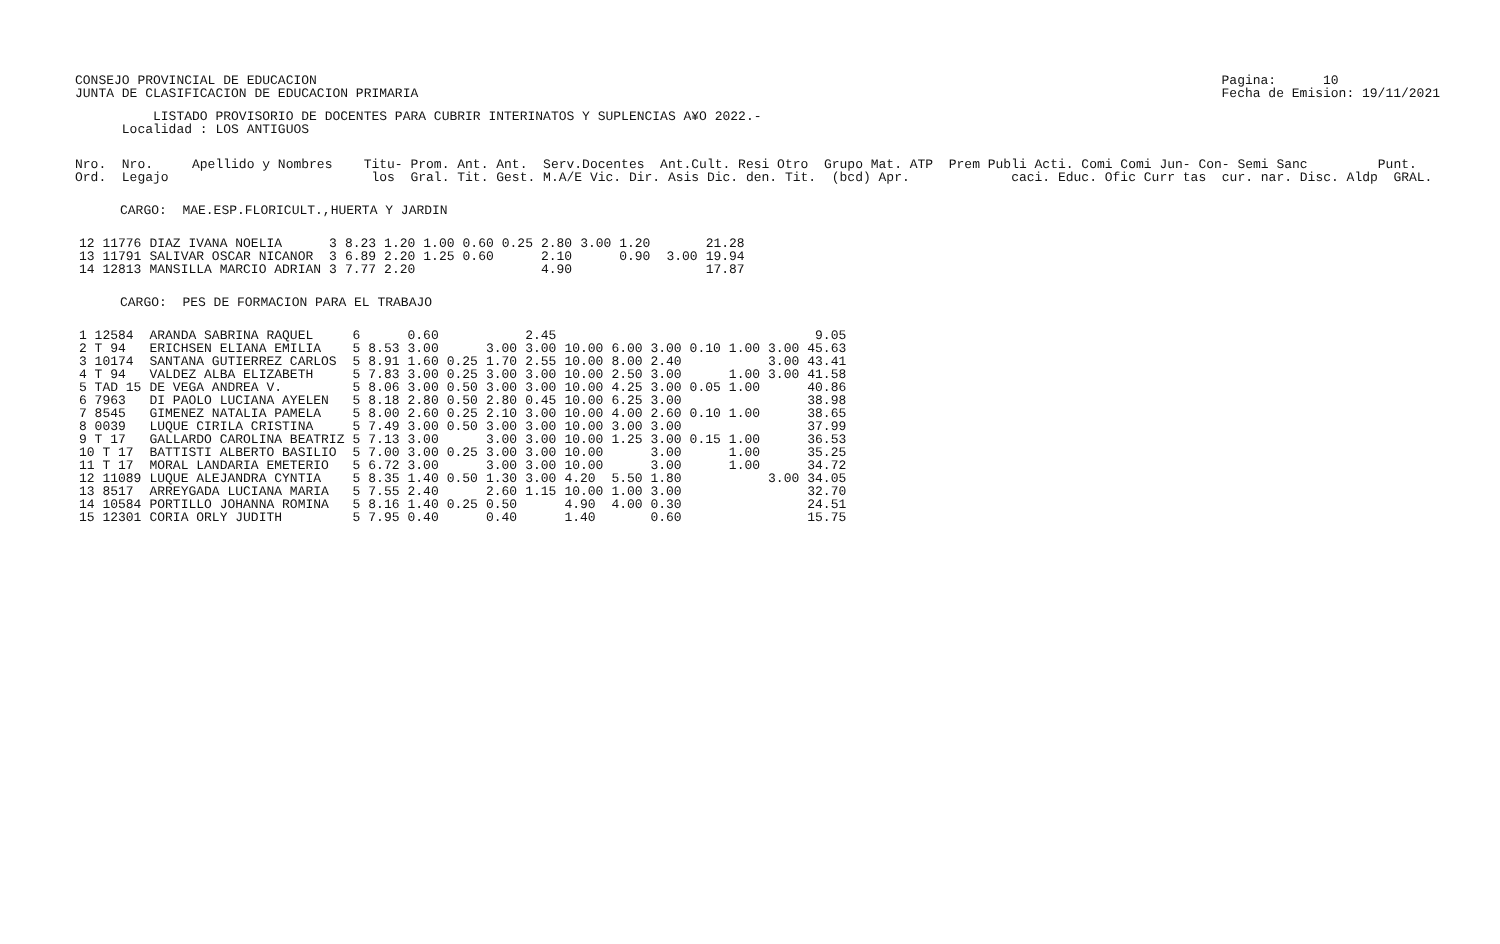CONSEJO PROVINCIAL DE EDUCACION
JUNTA DE CLASIFICACION DE EDUCACION PRIMARIA
Pagina:      10
Fecha de Emision: 19/11/2021
          LISTADO PROVISORIO DE DOCENTES PARA CUBRIR INTERINATOS Y SUPLENCIAS A¥O 2022.-
      Localidad : LOS ANTIGUOS
Nro.  Nro.     Apellido y Nombres    Titu- Prom. Ant. Ant.  Serv.Docentes  Ant.Cult. Resi Otro  Grupo Mat. ATP  Prem Publi Acti. Comi Comi Jun- Con- Semi Sanc         Punt.
Ord.  Legajo                          los  Gral. Tit. Gest. M.A/E Vic. Dir. Asis Dic. den. Tit.  (bcd) Apr.             caci. Educ. Ofic Curr tas  cur. nar. Disc. Aldp  GRAL.
CARGO:  MAE.ESP.FLORICULT.,HUERTA Y JARDIN
| 12 11776 | DIAZ IVANA NOELIA | 3 | 8.23 | 1.20 | 1.00 | 0.60 | 0.25 | 2.80 | 3.00 1.20 | | | 21.28 |
| 13 11791 | SALIVAR OSCAR NICANOR | 3 | 6.89 | 2.20 | 1.25 | 0.60 | | 2.10 | 0.90 | | 3.00 | 19.94 |
| 14 12813 | MANSILLA MARCIO ADRIAN | 3 | 7.77 | 2.20 | | | | 4.90 | | | | 17.87 |
CARGO:  PES DE FORMACION PARA EL TRABAJO
| 1 12584 | ARANDA SABRINA RAQUEL | 6 | | 0.60 | | | 2.45 | | | | | | 9.05 |
| 2 T 94 | ERICHSEN ELIANA EMILIA | 5 | 8.53 | 3.00 | | 3.00 | 3.00 | 10.00 | 6.00 3.00 | 0.10 | 1.00 | 3.00 | 45.63 |
| 3 10174 | SANTANA GUTIERREZ CARLOS | 5 | 8.91 | 1.60 | 0.25 | 1.70 | 2.55 | 10.00 | 8.00 2.40 | | | 3.00 | 43.41 |
| 4 T 94 | VALDEZ ALBA ELIZABETH | 5 | 7.83 | 3.00 | 0.25 | 3.00 | 3.00 | 10.00 | 2.50 3.00 | | 1.00 | 3.00 | 41.58 |
| 5 TAD 15 | DE VEGA ANDREA V. | 5 | 8.06 | 3.00 | 0.50 | 3.00 | 3.00 | 10.00 | 4.25 3.00 | 0.05 | 1.00 | | 40.86 |
| 6 7963 | DI PAOLO LUCIANA AYELEN | 5 | 8.18 | 2.80 | 0.50 | 2.80 | 0.45 | 10.00 | 6.25 3.00 | | | | 38.98 |
| 7 8545 | GIMENEZ NATALIA PAMELA | 5 | 8.00 | 2.60 | 0.25 | 2.10 | 3.00 | 10.00 | 4.00 2.60 | 0.10 | 1.00 | | 38.65 |
| 8 0039 | LUQUE CIRILA CRISTINA | 5 | 7.49 | 3.00 | 0.50 | 3.00 | 3.00 | 10.00 | 3.00 3.00 | | | | 37.99 |
| 9 T 17 | GALLARDO CAROLINA BEATRIZ | 5 | 7.13 | 3.00 | | 3.00 | 3.00 | 10.00 | 1.25 3.00 | 0.15 | 1.00 | | 36.53 |
| 10 T 17 | BATTISTI ALBERTO BASILIO | 5 | 7.00 | 3.00 | 0.25 | 3.00 | 3.00 | 10.00 | 3.00 | | 1.00 | | 35.25 |
| 11 T 17 | MORAL LANDARIA EMETERIO | 5 | 6.72 | 3.00 | | 3.00 | 3.00 | 10.00 | 3.00 | | 1.00 | | 34.72 |
| 12 11089 | LUQUE ALEJANDRA CYNTIA | 5 | 8.35 | 1.40 | 0.50 | 1.30 | 3.00 | 4.20 | 5.50 1.80 | | | 3.00 | 34.05 |
| 13 8517 | ARREYGADA LUCIANA MARIA | 5 | 7.55 | 2.40 | | 2.60 | 1.15 | 10.00 | 1.00 3.00 | | | | 32.70 |
| 14 10584 | PORTILLO JOHANNA ROMINA | 5 | 8.16 | 1.40 | 0.25 | 0.50 | | 4.90 | 4.00 0.30 | | | | 24.51 |
| 15 12301 | CORIA ORLY JUDITH | 5 | 7.95 | 0.40 | | 0.40 | | 1.40 | 0.60 | | | | 15.75 |